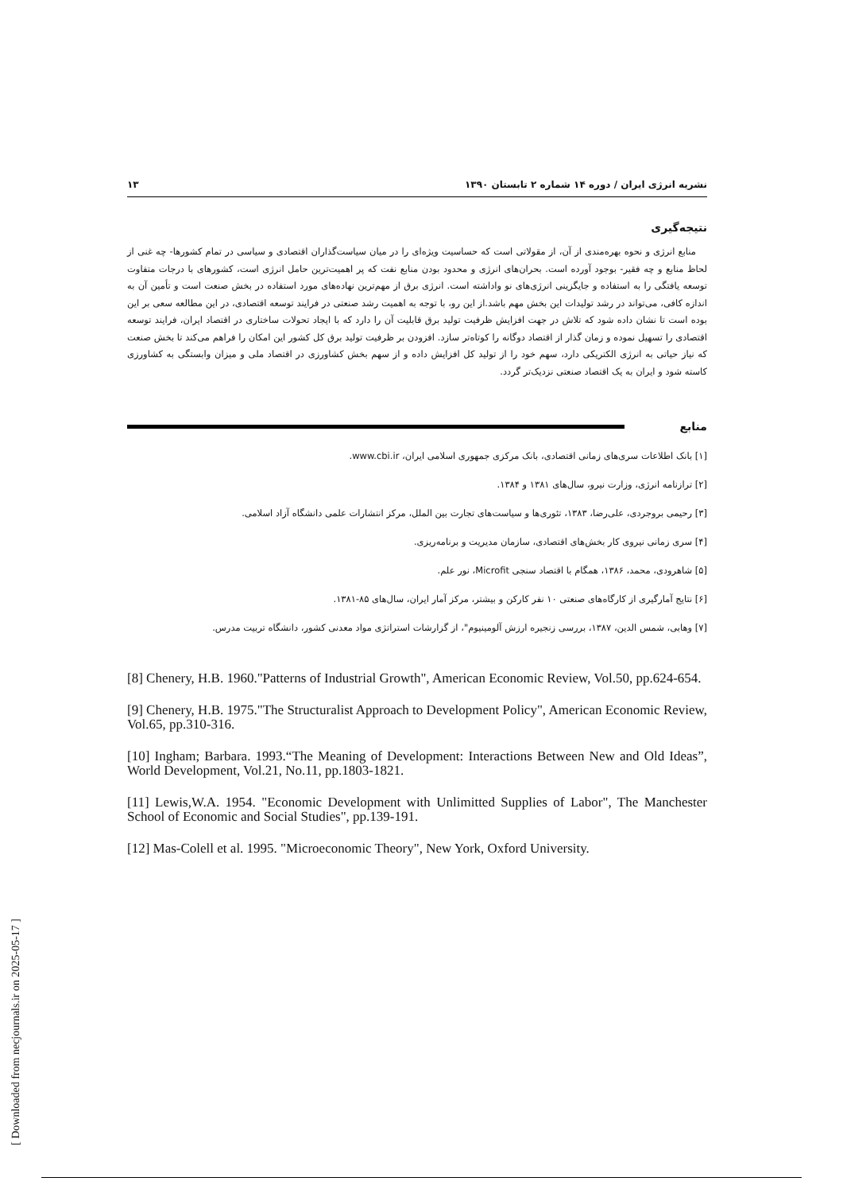نشریه انرژی ایران / دوره ۱۴ شماره ۲ تابستان ۱۳۹۰ ۱۳
نتیجه‌گیری
منابع انرژی و نحوه بهره‌مندی از آن، از مقولاتی است که حساسیت ویژه‌ای را در میان سیاست‌گذاران اقتصادی و سیاسی در تمام کشورها- چه غنی از لحاظ منابع و چه فقیر- بوجود آورده است. بحران‌های انرژی و محدود بودن منابع نفت که پر اهمیت‌ترین حامل انرژی است، کشورهای با درجات متفاوت توسعه یافتگی را به استفاده و جایگزینی انرژی‌های نو واداشته است. انرژی برق از مهم‌ترین نهاده‌های مورد استفاده در بخش صنعت است و تأمین آن به اندازه کافی، می‌تواند در رشد تولیدات این بخش مهم باشد.از این رو، با توجه به اهمیت رشد صنعتی در فرایند توسعه اقتصادی، در این مطالعه سعی بر این بوده است تا نشان داده شود که تلاش در جهت افزایش ظرفیت تولید برق قابلیت آن را دارد که با ایجاد تحولات ساختاری در اقتصاد ایران، فرایند توسعه اقتصادی را تسهیل نموده و زمان گذار از اقتصاد دوگانه را کوتاه‌تر سازد. افزودن بر ظرفیت تولید برق کل کشور این امکان را فراهم می‌کند تا بخش صنعت که نیاز حیاتی به انرژی الکتریکی دارد، سهم خود را از تولید کل افزایش داده و از سهم بخش کشاورزی در اقتصاد ملی و میزان وابستگی به کشاورزی کاسته شود و ایران به یک اقتصاد صنعتی نزدیک‌تر گردد.
منابع
[۱] بانک اطلاعات سری‌های زمانی اقتصادی، بانک مرکزی جمهوری اسلامی ایران، www.cbi.ir.
[۲] ترازنامه انرژی، وزارت نیرو، سال‌های ۱۳۸۱ و ۱۳۸۴.
[۳] رحیمی بروجردی، علی‌رضا، ۱۳۸۳، تئوری‌ها و سیاست‌های تجارت بین الملل، مرکز انتشارات علمی دانشگاه آزاد اسلامی.
[۴] سری زمانی نیروی کار بخش‌های اقتصادی، سازمان مدیریت و برنامه‌ریزی.
[۵] شاهرودی، محمد، ۱۳۸۶، همگام با اقتصاد سنجی Microfit، نور علم.
[۶] نتایج آمارگیری از کارگاه‌های صنعتی ۱۰ نفر کارکن و بیشتر، مرکز آمار ایران، سال‌های ۸۵-۱۳۸۱.
[۷] وهابی، شمس الدین، ۱۳۸۷، بررسی زنجیره ارزش آلومینیوم"، از گزارشات استراتژی مواد معدنی کشور، دانشگاه تربیت مدرس.
[8] Chenery, H.B. 1960."Patterns of Industrial Growth", American Economic Review, Vol.50, pp.624-654.
[9] Chenery, H.B. 1975."The Structuralist Approach to Development Policy", American Economic Review, Vol.65, pp.310-316.
[10] Ingham; Barbara. 1993.“The Meaning of Development: Interactions Between New and Old Ideas”, World Development, Vol.21, No.11, pp.1803-1821.
[11] Lewis,W.A. 1954. "Economic Development with Unlimitted Supplies of Labor", The Manchester School of Economic and Social Studies", pp.139-191.
[12] Mas-Colell et al. 1995. "Microeconomic Theory", New York, Oxford University.
[ Downloaded from necjournals.ir on 2025-05-17 ]